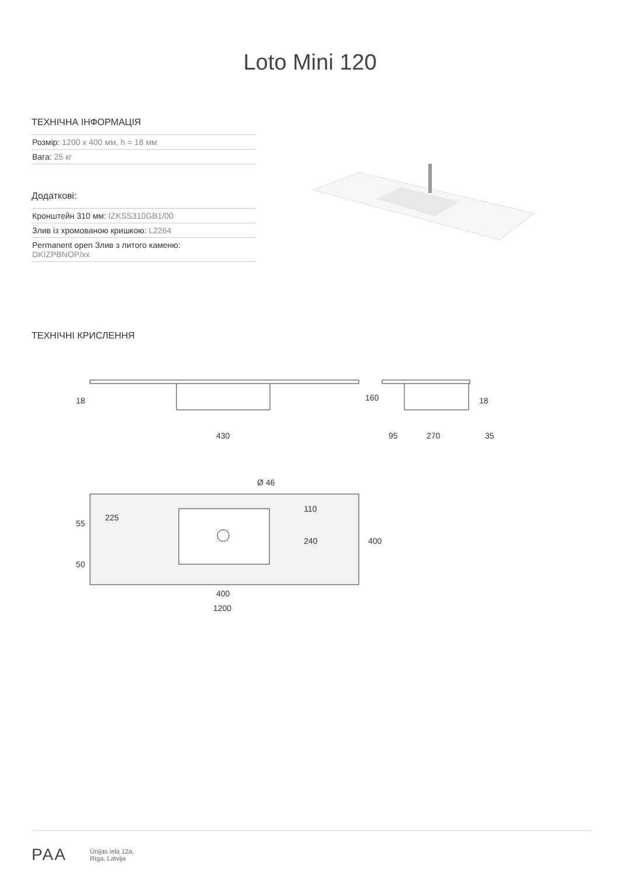Loto Mini 120
ТЕХНІЧНА ІНФОРМАЦІЯ
Розмір: 1200 x 400 мм, h = 18 мм
Вага: 25 кг
Додаткові:
Кронштейн 310 мм: IZKSS310GB1/00
Злив із хромованою кришкою: L2264
Permanent open Злив з литого каменю:
DKIZPBNOP/xx
ТЕХНІЧНІ КРИСЛЕННЯ
430
95
270
35
400
1200
Ø 46
18
160
18
55
225
50
110
240
400
PAA
Ūnijas iela 12a,
Rīga, Latvija